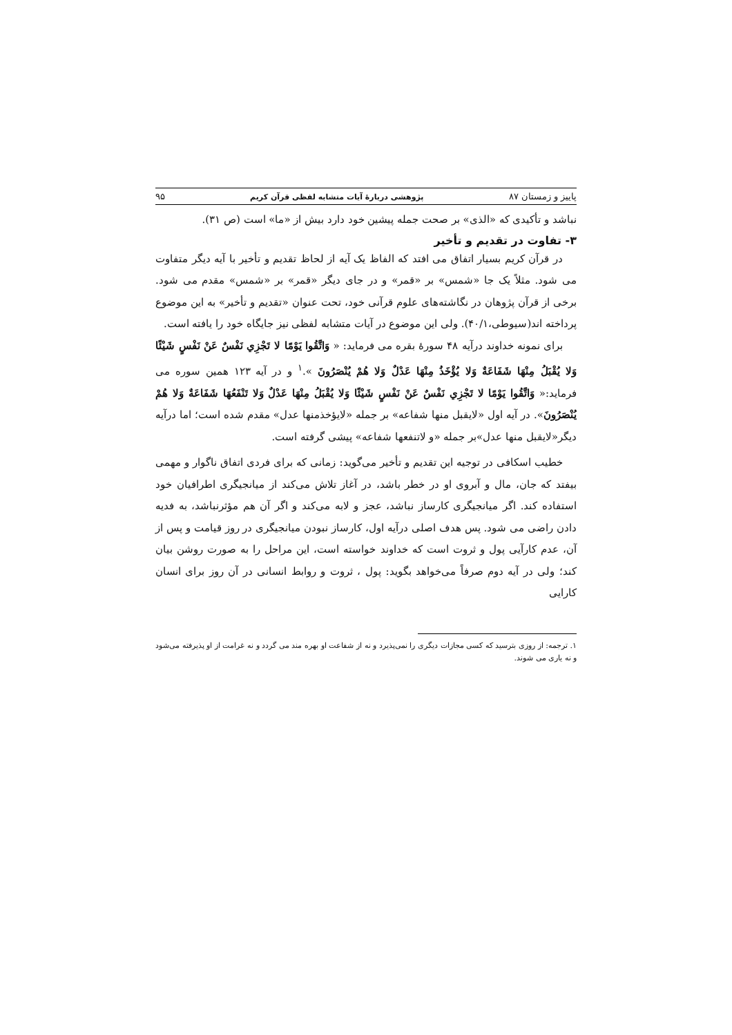پاییز و زمستان ۸۷ پژوهشی دربارهٔ آیات متشابه لفظی قرآن کریم ۹۵
نباشد و تأکیدی که «الذی» بر صحت جمله پیشین خود دارد بیش از «ما» است (ص ۳۱).
۳- تفاوت در تقدیم و تأخیر
در قرآن کریم بسیار اتفاق می افتد که الفاظ یک آیه از لحاظ تقدیم و تأخیر با آیه دیگر متفاوت می شود. مثلاً یک جا «شمس» بر «قمر» و در جای دیگر «قمر» بر «شمس» مقدم می شود. برخی از قرآن پژوهان در نگاشته‌های علوم قرآنی خود، تحت عنوان «تقدیم و تأخیر» به این موضوع پرداخته اند(سیوطی،۴۰/۱). ولی این موضوع در آیات متشابه لفظی نیز جایگاه خود را یافته است.
برای نمونه خداوند درآیه ۴۸ سورهٔ بقره می فرماید: « وَاتَّقُوا يَوْمًا لا تَجْزِي نَفْسٌ عَنْ نَفْسٍ شَيْئًا وَلا يُقْبَلُ مِنْهَا شَفَاعَةٌ وَلا يُؤْخَذُ مِنْهَا عَدْلٌ وَلا هُمْ يُنْصَرُونَ ».<sup>۱</sup> و در آیه ۱۲۳ همین سوره می فرماید:« وَاتَّقُوا يَوْمًا لا تَجْزِي نَفْسٌ عَنْ نَفْسٍ شَيْئًا وَلا يُقْبَلُ مِنْهَا عَدْلٌ وَلا تَنْفَعُهَا شَفَاعَةٌ وَلا هُمْ يُنْصَرُونَ». در آیه اول «لایقبل منها شفاعه» بر جمله «لایؤخذمنها عدل» مقدم شده است؛ اما درآیه دیگر«لایقبل منها عدل»بر جمله «و لاتنفعها شفاعه» پیشی گرفته است.
خطیب اسکافی در توجیه این تقدیم و تأخیر می‌گوید: زمانی که برای فردی اتفاق ناگوار و مهمی بیفتد که جان، مال و آبروی او در خطر باشد، در آغاز تلاش می‌کند از میانجیگری اطرافیان خود استفاده کند. اگر میانجیگری کارساز نباشد، عجز و لابه می‌کند و اگر آن هم مؤثرنباشد، به فدیه دادن راضی می شود. پس هدف اصلی درآیه اول، کارساز نبودن میانجیگری در روز قیامت و پس از آن، عدم کارآیی پول و ثروت است که خداوند خواسته است، این مراحل را به صورت روشن بیان کند؛ ولی در آیه دوم صرفاً می‌خواهد بگوید: پول ، ثروت و روابط انسانی در آن روز برای انسان کارایی
۱. ترجمه: از روزی بترسید که کسی مجازات دیگری را نمی‌پذیرد و نه از شفاعت او بهره مند می گردد و نه غرامت از او پذیرفته می‌شود و نه یاری می شوند.